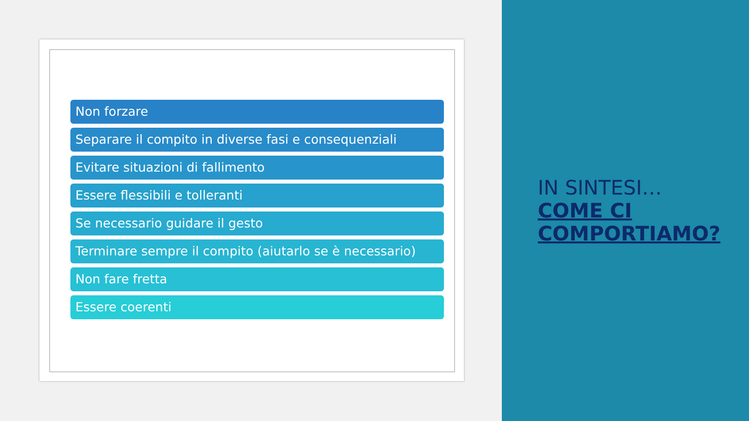Non forzare
Separare il compito in diverse fasi e consequenziali
Evitare situazioni di fallimento
Essere flessibili e tolleranti
Se necessario guidare il gesto
Terminare sempre il compito (aiutarlo se è necessario)
Non fare fretta
Essere coerenti
IN SINTESI…
COME CI COMPORTIAMO?